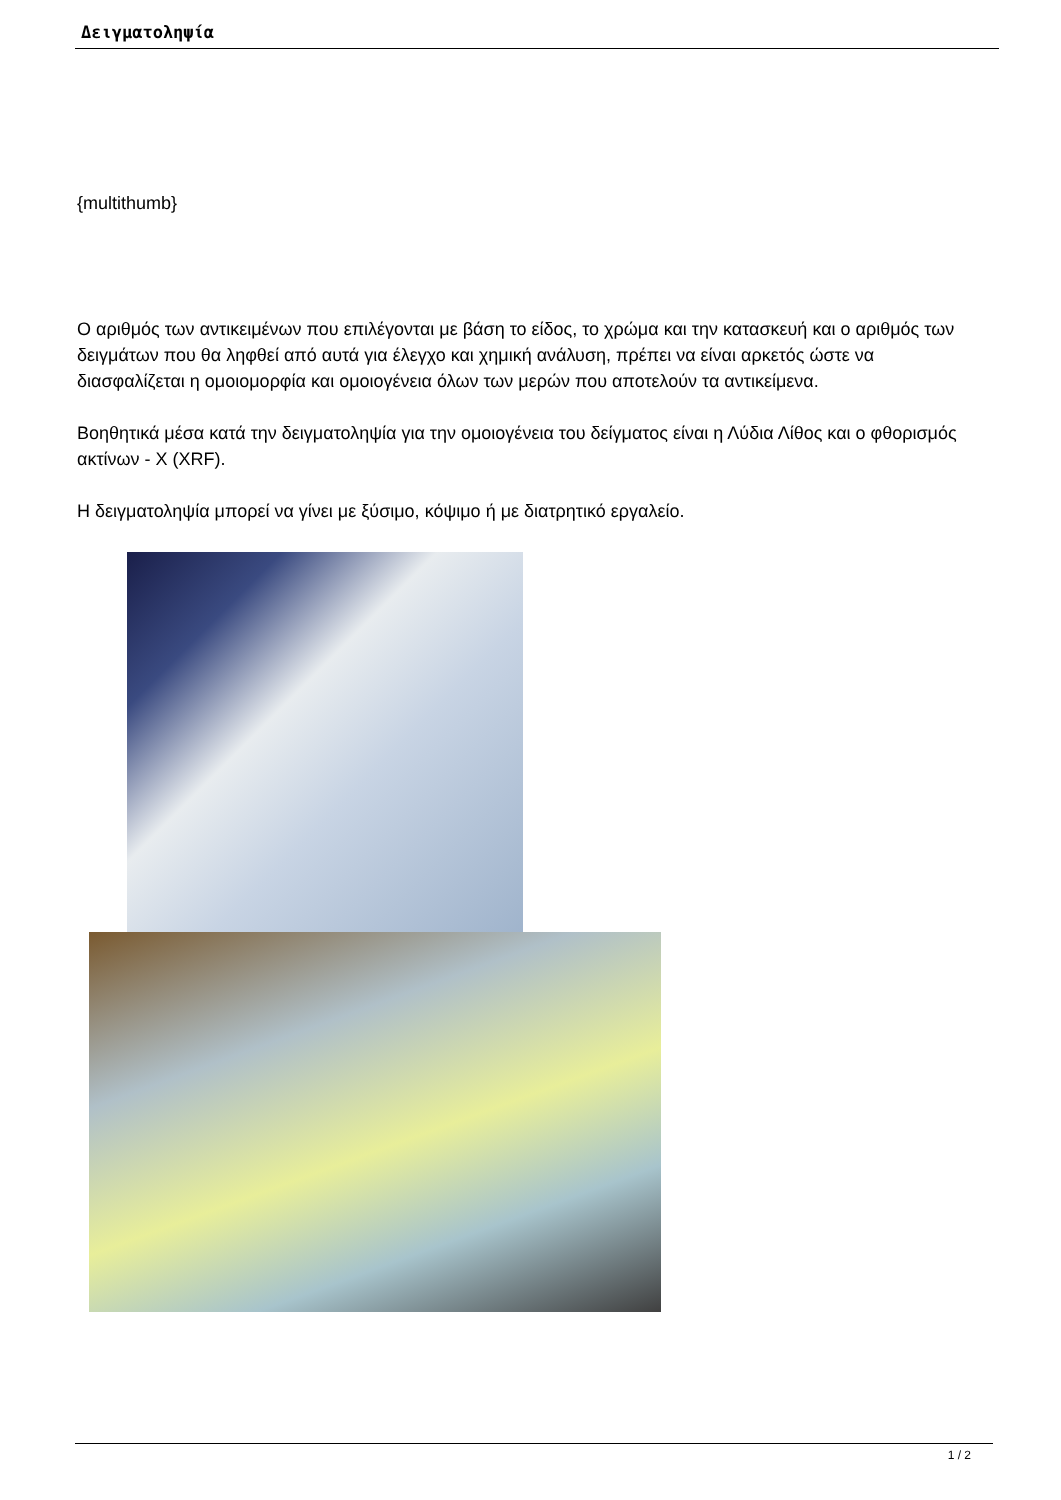Δειγματοληψία
{multithumb}
Ο αριθμός των αντικειμένων που επιλέγονται με βάση το είδος, το χρώμα και την κατασκευή και ο αριθμός των δειγμάτων που θα ληφθεί από αυτά για έλεγχο και χημική ανάλυση, πρέπει να είναι αρκετός ώστε να διασφαλίζεται η ομοιομορφία και ομοιογένεια όλων των μερών που αποτελούν τα αντικείμενα.
Βοηθητικά μέσα κατά την δειγματοληψία για την ομοιογένεια του δείγματος είναι η Λύδια Λίθος και ο φθορισμός ακτίνων - X (XRF).
Η δειγματοληψία μπορεί να γίνει με ξύσιμο, κόψιμο ή με διατρητικό εργαλείο.
1 / 2